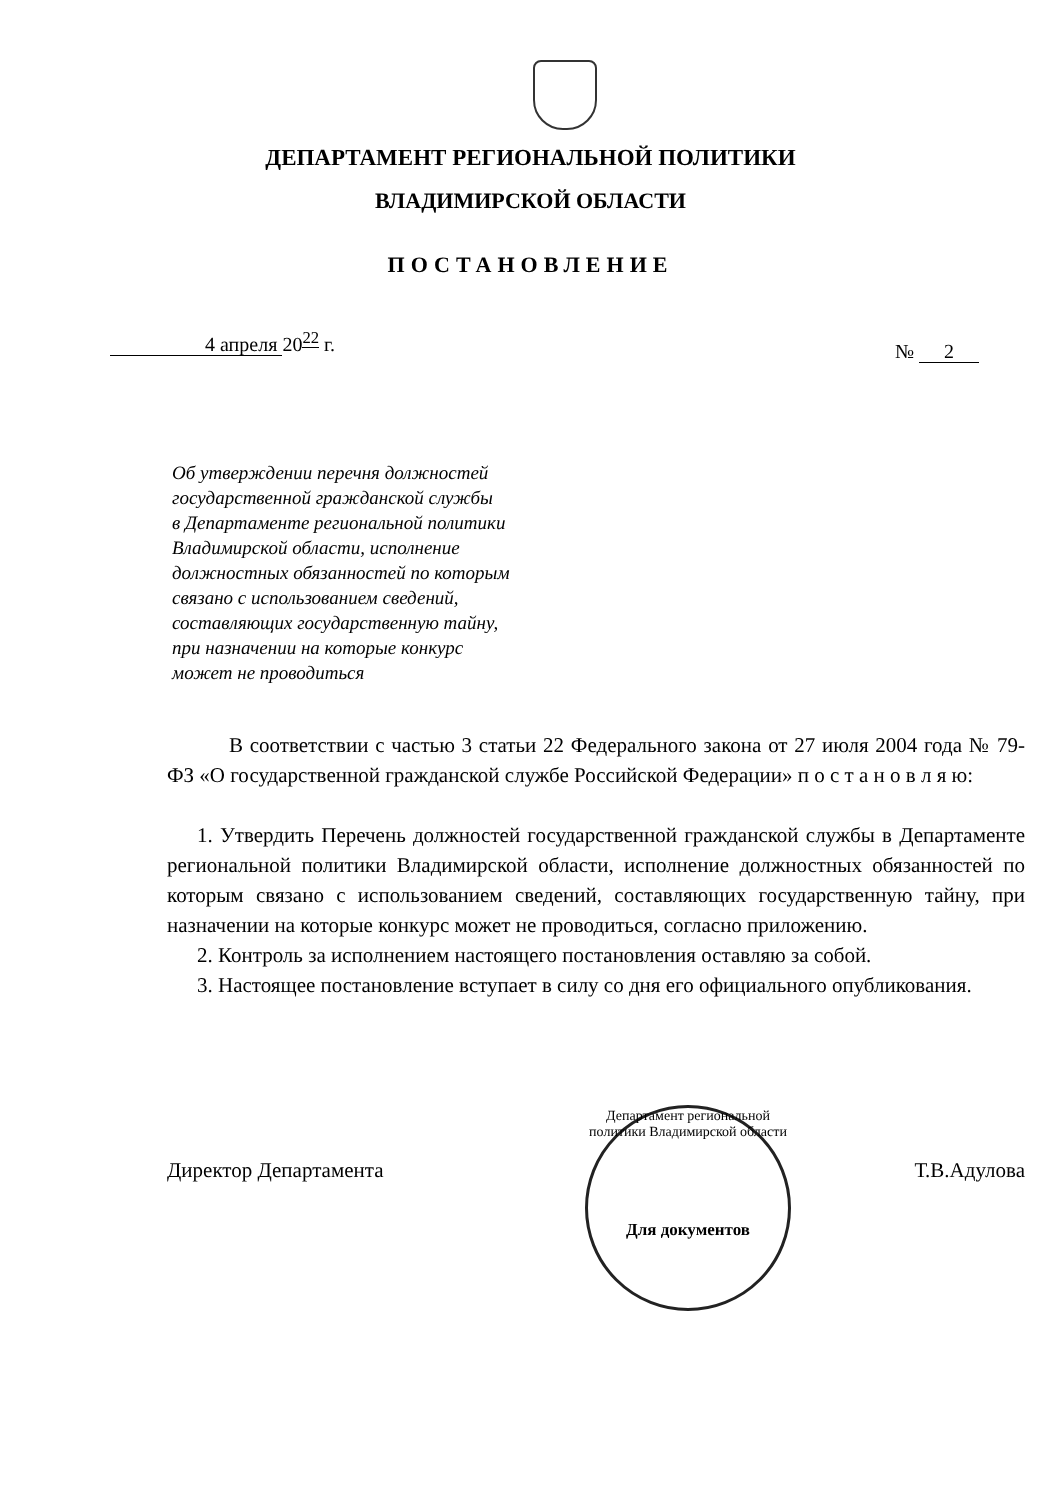ДЕПАРТАМЕНТ РЕГИОНАЛЬНОЙ ПОЛИТИКИ
ВЛАДИМИРСКОЙ ОБЛАСТИ
ПОСТАНОВЛЕНИЕ
4 апреля 20<sup>22</sup> г.
№ 2
Об утверждении перечня должностей
государственной гражданской службы
в Департаменте региональной политики
Владимирской области, исполнение
должностных обязанностей по которым
связано с использованием сведений,
составляющих государственную тайну,
при назначении на которые конкурс
может не проводиться
В соответствии с частью 3 статьи 22 Федерального закона от 27 июля 2004 года № 79-ФЗ «О государственной гражданской службе Российской Федерации» п о с т а н о в л я ю:
1. Утвердить Перечень должностей государственной гражданской службы в Департаменте региональной политики Владимирской области, исполнение должностных обязанностей по которым связано с использованием сведений, составляющих государственную тайну, при назначении на которые конкурс может не проводиться, согласно приложению.
2. Контроль за исполнением настоящего постановления оставляю за собой.
3. Настоящее постановление вступает в силу со дня его официального опубликования.
Директор Департамента Т.В.Адулова
Департамент региональной политики Владимирской области
Для документов